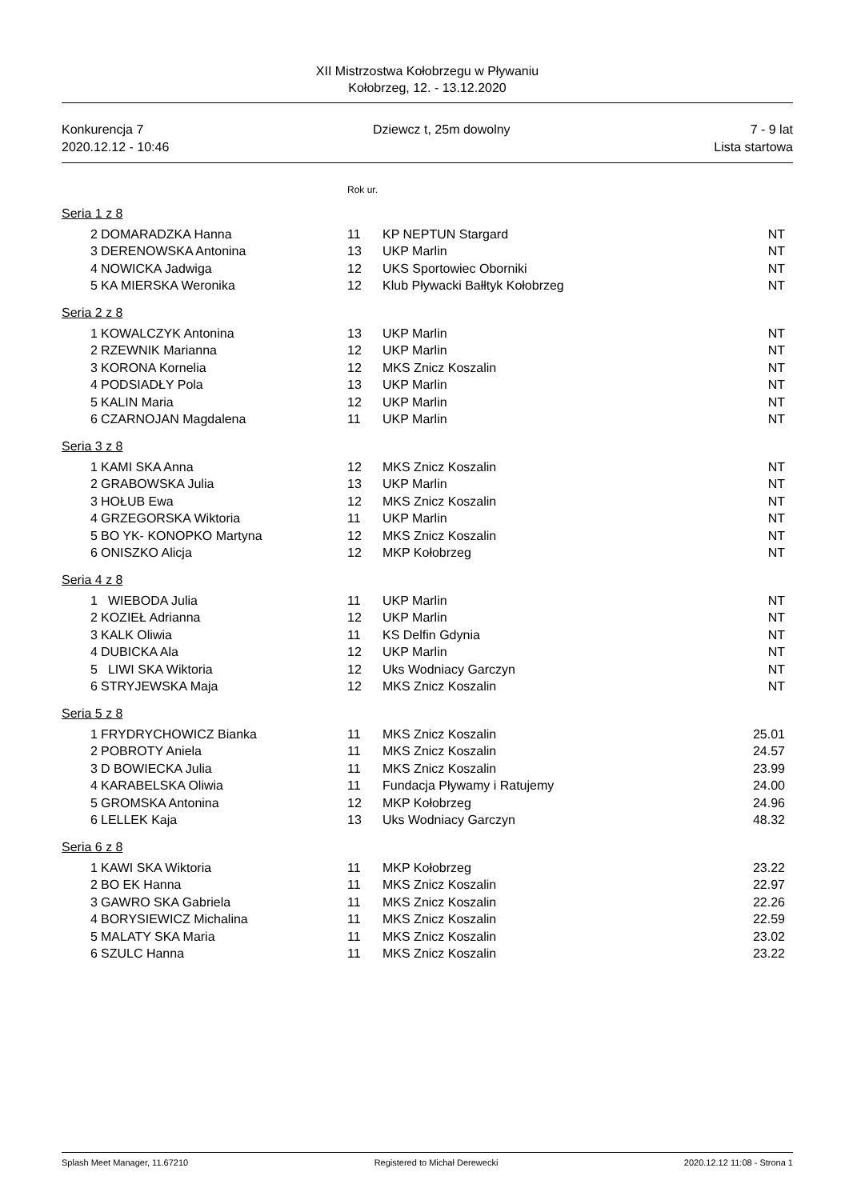XII Mistrzostwa Kołobrzegu w Pływaniu
Kołobrzeg, 12. - 13.12.2020
Konkurencja 7
2020.12.12 - 10:46
Dziewcz t, 25m dowolny 7 - 9 lat
Lista startowa
Rok ur.
Seria 1 z 8
| 2 | DOMARADZKA Hanna | 11 | KP NEPTUN Stargard | NT |
| 3 | DERENOWSKA Antonina | 13 | UKP Marlin | NT |
| 4 | NOWICKA Jadwiga | 12 | UKS Sportowiec Oborniki | NT |
| 5 | KA MIERSKA Weronika | 12 | Klub Pływacki Bałłtyk Kołobrzeg | NT |
Seria 2 z 8
| 1 | KOWALCZYK Antonina | 13 | UKP Marlin | NT |
| 2 | RZEWNIK Marianna | 12 | UKP Marlin | NT |
| 3 | KORONA Kornelia | 12 | MKS Znicz Koszalin | NT |
| 4 | PODSIADŁY Pola | 13 | UKP Marlin | NT |
| 5 | KALIN Maria | 12 | UKP Marlin | NT |
| 6 | CZARNOJAN Magdalena | 11 | UKP Marlin | NT |
Seria 3 z 8
| 1 | KAMI SKA Anna | 12 | MKS Znicz Koszalin | NT |
| 2 | GRABOWSKA Julia | 13 | UKP Marlin | NT |
| 3 | HOŁUB Ewa | 12 | MKS Znicz Koszalin | NT |
| 4 | GRZEGORSKA Wiktoria | 11 | UKP Marlin | NT |
| 5 | BO YK- KONOPKO Martyna | 12 | MKS Znicz Koszalin | NT |
| 6 | ONISZKO Alicja | 12 | MKP Kołobrzeg | NT |
Seria 4 z 8
| 1 | WIEBODA Julia | 11 | UKP Marlin | NT |
| 2 | KOZIEŁ Adrianna | 12 | UKP Marlin | NT |
| 3 | KALK Oliwia | 11 | KS Delfin Gdynia | NT |
| 4 | DUBICKA Ala | 12 | UKP Marlin | NT |
| 5 | LIWI SKA Wiktoria | 12 | Uks Wodniacy Garczyn | NT |
| 6 | STRYJEWSKA Maja | 12 | MKS Znicz Koszalin | NT |
Seria 5 z 8
| 1 | FRYDRYCHOWICZ Bianka | 11 | MKS Znicz Koszalin | 25.01 |
| 2 | POBROTY Aniela | 11 | MKS Znicz Koszalin | 24.57 |
| 3 | D BOWIECKA Julia | 11 | MKS Znicz Koszalin | 23.99 |
| 4 | KARABELSKA Oliwia | 11 | Fundacja Pływamy i Ratujemy | 24.00 |
| 5 | GROMSKA Antonina | 12 | MKP Kołobrzeg | 24.96 |
| 6 | LELLEK Kaja | 13 | Uks Wodniacy Garczyn | 48.32 |
Seria 6 z 8
| 1 | KAWI SKA Wiktoria | 11 | MKP Kołobrzeg | 23.22 |
| 2 | BO EK Hanna | 11 | MKS Znicz Koszalin | 22.97 |
| 3 | GAWRO SKA Gabriela | 11 | MKS Znicz Koszalin | 22.26 |
| 4 | BORYSIEWICZ Michalina | 11 | MKS Znicz Koszalin | 22.59 |
| 5 | MALATY SKA Maria | 11 | MKS Znicz Koszalin | 23.02 |
| 6 | SZULC Hanna | 11 | MKS Znicz Koszalin | 23.22 |
Splash Meet Manager, 11.67210 Registered to Michał Derewecki 2020.12.12 11:08 - Strona 1